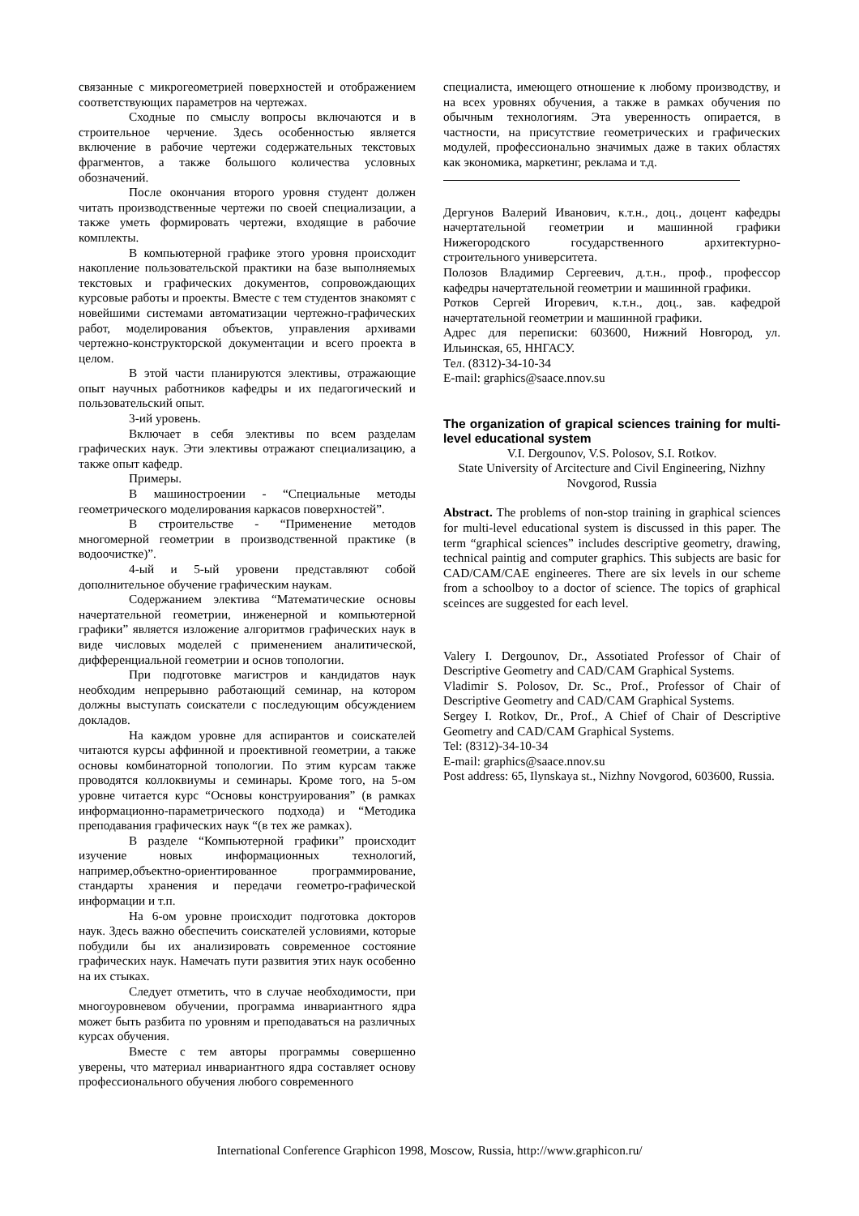связанные с микрогеометрией поверхностей и отображением соответствующих параметров на чертежах.
Сходные по смыслу вопросы включаются и в строительное черчение. Здесь особенностью является включение в рабочие чертежи содержательных текстовых фрагментов, а также большого количества условных обозначений.
После окончания второго уровня студент должен читать производственные чертежи по своей специализации, а также уметь формировать чертежи, входящие в рабочие комплекты.
В компьютерной графике этого уровня происходит накопление пользовательской практики на базе выполняемых текстовых и графических документов, сопровождающих курсовые работы и проекты. Вместе с тем студентов знакомят с новейшими системами автоматизации чертежно-графических работ, моделирования объектов, управления архивами чертежно-конструкторской документации и всего проекта в целом.
В этой части планируются элективы, отражающие опыт научных работников кафедры и их педагогический и пользовательский опыт.
3-ий уровень.
Включает в себя элективы по всем разделам графических наук. Эти элективы отражают специализацию, а также опыт кафедр.
Примеры.
В машиностроении - “Специальные методы геометрического моделирования каркасов поверхностей”.
В строительстве - “Применение методов многомерной геометрии в производственной практике (в водоочистке)”.
4-ый и 5-ый уровени представляют собой дополнительное обучение графическим наукам.
Содержанием электива “Математические основы начертательной геометрии, инженерной и компьютерной графики” является изложение алгоритмов графических наук в виде числовых моделей с применением аналитической, дифференциальной геометрии и основ топологии.
При подготовке магистров и кандидатов наук необходим непрерывно работающий семинар, на котором должны выступать соискатели с последующим обсуждением докладов.
На каждом уровне для аспирантов и соискателей читаются курсы аффинной и проективной геометрии, а также основы комбинаторной топологии. По этим курсам также проводятся коллоквиумы и семинары. Кроме того, на 5-ом уровне читается курс “Основы конструирования” (в рамках информационно-параметрического подхода) и “Методика преподавания графических наук “(в тех же рамках).
В разделе “Компьютерной графики” происходит изучение новых информационных технологий, например,объектно-ориентированное программирование, стандарты хранения и передачи геометро-графической информации и т.п.
На 6-ом уровне происходит подготовка докторов наук. Здесь важно обеспечить соискателей условиями, которые побудили бы их анализировать современное состояние графических наук. Намечать пути развития этих наук особенно на их стыках.
Следует отметить, что в случае необходимости, при многоуровневом обучении, программа инвариантного ядра может быть разбита по уровням и преподаваться на различных курсах обучения.
Вместе с тем авторы программы совершенно уверены, что материал инвариантного ядра составляет основу профессионального обучения любого современного
специалиста, имеющего отношение к любому производству, и на всех уровнях обучения, а также в рамках обучения по обычным технологиям. Эта уверенность опирается, в частности, на присутствие геометрических и графических модулей, профессионально значимых даже в таких областях как экономика, маркетинг, реклама и т.д.
Дергунов Валерий Иванович, к.т.н., доц., доцент кафедры начертательной геометрии и машинной графики Нижегородского государственного архитектурно-строительного университета.
Полозов Владимир Сергеевич, д.т.н., проф., профессор кафедры начертательной геометрии и машинной графики.
Ротков Сергей Игоревич, к.т.н., доц., зав. кафедрой начертательной геометрии и машинной графики.
Адрес для переписки: 603600, Нижний Новгород, ул. Ильинская, 65, ННГАСУ.
Тел. (8312)-34-10-34
E-mail: graphics@saace.nnov.su
The organization of grapical sciences training for multi-level educational system
V.I. Dergounov, V.S. Polosov, S.I. Rotkov.
State University of Arcitecture and Civil Engineering, Nizhny Novgorod, Russia
Abstract. The problems of non-stop training in graphical sciences for multi-level educational system is discussed in this paper. The term “graphical sciences” includes descriptive geometry, drawing, technical paintig and computer graphics. This subjects are basic for CAD/CAM/CAE engineeres. There are six levels in our scheme from a schoolboy to a doctor of science. The topics of graphical sceinces are suggested for each level.
Valery I. Dergounov, Dr., Assotiated Professor of Chair of Descriptive Geometry and CAD/CAM Graphical Systems.
Vladimir S. Polosov, Dr. Sc., Prof., Professor of Chair of Descriptive Geometry and CAD/CAM Graphical Systems.
Sergey I. Rotkov, Dr., Prof., A Chief of Chair of Descriptive Geometry and CAD/CAM Graphical Systems.
Tel: (8312)-34-10-34
E-mail: graphics@saace.nnov.su
Post address: 65, Ilynskaya st., Nizhny Novgorod, 603600, Russia.
International Conference Graphicon 1998, Moscow, Russia, http://www.graphicon.ru/